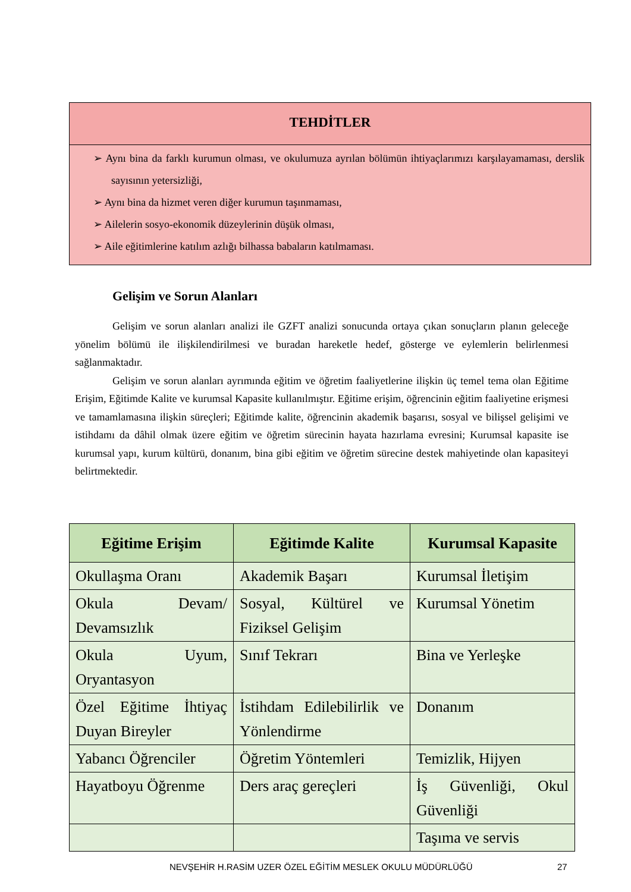TEHDİTLER
➢ Aynı bina da farklı kurumun olması, ve okulumuza ayrılan bölümün ihtiyaçlarımızı karşılayamaması, derslik sayısının yetersizliği,
➢ Aynı bina da hizmet veren diğer kurumun taşınmaması,
➢ Ailelerin sosyo-ekonomik düzeylerinin düşük olması,
➢ Aile eğitimlerine katılım azlığı bilhassa babaların katılmaması.
Gelişim ve Sorun Alanları
Gelişim ve sorun alanları analizi ile GZFT analizi sonucunda ortaya çıkan sonuçların planın geleceğe yönelim bölümü ile ilişkilendirilmesi ve buradan hareketle hedef, gösterge ve eylemlerin belirlenmesi sağlanmaktadır.
Gelişim ve sorun alanları ayrımında eğitim ve öğretim faaliyetlerine ilişkin üç temel tema olan Eğitime Erişim, Eğitimde Kalite ve kurumsal Kapasite kullanılmıştır. Eğitime erişim, öğrencinin eğitim faaliyetine erişmesi ve tamamlamasına ilişkin süreçleri; Eğitimde kalite, öğrencinin akademik başarısı, sosyal ve bilişsel gelişimi ve istihdamı da dâhil olmak üzere eğitim ve öğretim sürecinin hayata hazırlama evresini; Kurumsal kapasite ise kurumsal yapı, kurum kültürü, donanım, bina gibi eğitim ve öğretim sürecine destek mahiyetinde olan kapasiteyi belirtmektedir.
| Eğitime Erişim | Eğitimde Kalite | Kurumsal Kapasite |
| --- | --- | --- |
| Okullaşma Oranı | Akademik Başarı | Kurumsal İletişim |
| Okula Devam/ Devamsızlık | Sosyal, Kültürel ve Fiziksel Gelişim | Kurumsal Yönetim |
| Okula Uyum, Oryantasyon | Sınıf Tekrarı | Bina ve Yerleşke |
| Özel Eğitime İhtiyaç Duyan Bireyler | İstihdam Edilebilirlik ve Yönlendirme | Donanım |
| Yabancı Öğrenciler | Öğretim Yöntemleri | Temizlik, Hijyen |
| Hayatboyu Öğrenme | Ders araç gereçleri | İş Güvenliği, Okul Güvenliği |
| | | Taşıma ve servis |
NEVŞEHİR H.RASİM UZER ÖZEL EĞİTİM MESLEK OKULU MÜDÜRLÜĞÜ
27